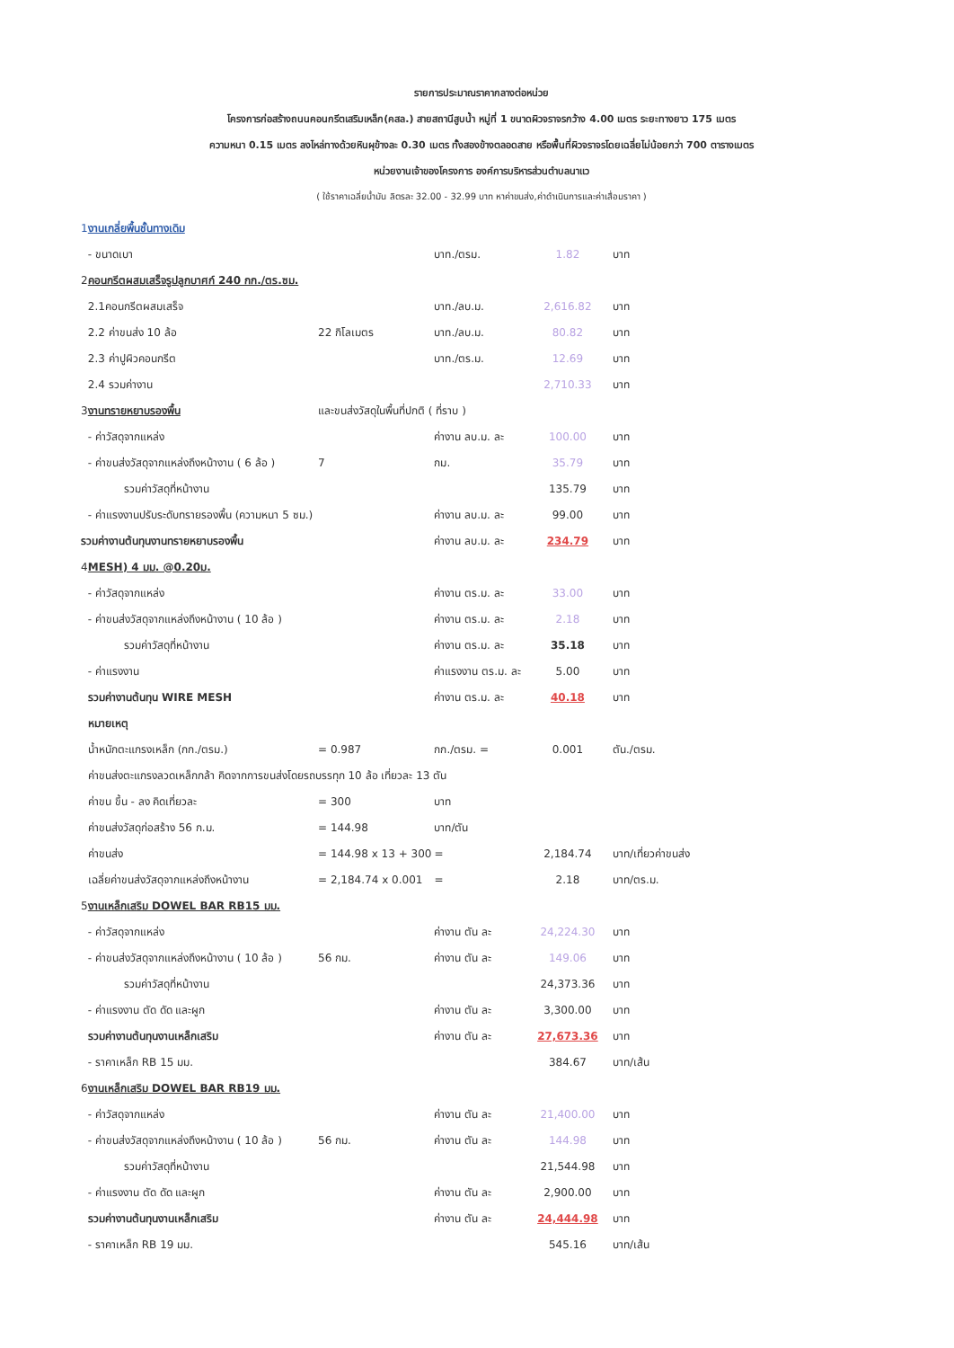รายการประมาณราคากลางต่อหน่วย
โครงการก่อสร้างถนนคอนกรีตเสริมเหล็ก(คสล.) สายสถานีสูบน้ำ หมู่ที่ 1 ขนาดผิวจราจรกว้าง 4.00 เมตร ระยะทางยาว 175 เมตร
ความหนา 0.15 เมตร ลงไหล่ทางด้วยหินผุข้างละ 0.30 เมตร ทั้งสองข้างตลอดสาย หรือพื้นที่ผิวจราจรโดยเฉลี่ยไม่น้อยกว่า 700 ตารางเมตร
หน่วยงานเจ้าของโครงการ องค์การบริหารส่วนตำบลนาแว
( ใช้ราคาเฉลี่ยน้ำมัน ลิตรละ 32.00 - 32.99 บาท หาค่าขนส่ง,ค่าดำเนินการและค่าเสื่อมราคา )
| 1 | งานเกลี่ยพื้นชั้นทางเดิม | | | | |
| | - ขนาดเบา | | บาท./ตรม. | 1.82 | บาท |
| 2 | คอนกรีตผสมเสร็จรูปลูกบาศก์ 240 กก./ตร.ซม. | | | | |
| | 2.1คอนกรีตผสมเสร็จ | | บาท./ลบ.ม. | 2,616.82 | บาท |
| | 2.2 ค่าขนส่ง 10 ล้อ | 22 กิโลเมตร | บาท./ลบ.ม. | 80.82 | บาท |
| | 2.3 ค่าปูผิวคอนกรีต | | บาท./ตร.ม. | 12.69 | บาท |
| | 2.4 รวมค่างาน | | | 2,710.33 | บาท |
| 3 | งานทรายหยาบรองพื้น | และขนส่งวัสดุในพื้นที่ปกติ ( ที่ราบ ) | | | |
| | - ค่าวัสดุจากแหล่ง | | ค่างาน ลบ.ม. ละ | 100.00 | บาท |
| | - ค่าขนส่งวัสดุจากแหล่งถึงหน้างาน ( 6 ล้อ ) | 7 | กม. | 35.79 | บาท |
| | รวมค่าวัสดุที่หน้างาน | | | 135.79 | บาท |
| | - ค่าแรงงานปรับระดับทรายรองพื้น (ความหนา 5 ซม.) | | ค่างาน ลบ.ม. ละ | 99.00 | บาท |
| รวมค่างานต้นทุนงานทรายหยาบรองพื้น | | | ค่างาน ลบ.ม. ละ | 234.79 | บาท |
| 4 | MESH) 4 มม. @0.20ม. | | | | |
| | - ค่าวัสดุจากแหล่ง | | ค่างาน ตร.ม. ละ | 33.00 | บาท |
| | - ค่าขนส่งวัสดุจากแหล่งถึงหน้างาน ( 10 ล้อ ) | | ค่างาน ตร.ม. ละ | 2.18 | บาท |
| | รวมค่าวัสดุที่หน้างาน | | ค่างาน ตร.ม. ละ | 35.18 | บาท |
| | - ค่าแรงงาน | | ค่าแรงงาน ตร.ม. ละ | 5.00 | บาท |
| | รวมค่างานต้นทุน WIRE MESH | | ค่างาน ตร.ม. ละ | 40.18 | บาท |
| | หมายเหตุ | | | | |
| | น้ำหนักตะแกรงเหล็ก (กก./ตรม.) | = 0.987 | กก./ตรม. = | 0.001 | ตัน./ตรม. |
| | ค่าขนส่งตะแกรงลวดเหล็กกล้า คิดจากการขนส่งโดยรถบรรทุก 10 ล้อ เที่ยวละ 13 ตัน | | | | |
| | ค่าขน ขึ้น - ลง คิดเที่ยวละ | = 300 | บาท | | |
| | ค่าขนส่งวัสดุก่อสร้าง 56 ก.ม. | = 144.98 | บาท/ตัน | | |
| | ค่าขนส่ง | = 144.98 x 13 + 300 | = | 2,184.74 | บาท/เที่ยวค่าขนส่ง |
| | เฉลี่ยค่าขนส่งวัสดุจากแหล่งถึงหน้างาน | = 2,184.74 x 0.001 | = | 2.18 | บาท/ตร.ม. |
| 5 | งานเหล็กเสริม DOWEL BAR RB15 มม. | | | | |
| | - ค่าวัสดุจากแหล่ง | | ค่างาน ตัน ละ | 24,224.30 | บาท |
| | - ค่าขนส่งวัสดุจากแหล่งถึงหน้างาน ( 10 ล้อ ) | 56 กม. | ค่างาน ตัน ละ | 149.06 | บาท |
| | รวมค่าวัสดุที่หน้างาน | | | 24,373.36 | บาท |
| | - ค่าแรงงาน ตัด ดัด และผูก | | ค่างาน ตัน ละ | 3,300.00 | บาท |
| | รวมค่างานต้นทุนงานเหล็กเสริม | | ค่างาน ตัน ละ | 27,673.36 | บาท |
| | - ราคาเหล็ก RB 15 มม. | | | 384.67 | บาท/เส้น |
| 6 | งานเหล็กเสริม DOWEL BAR RB19 มม. | | | | |
| | - ค่าวัสดุจากแหล่ง | | ค่างาน ตัน ละ | 21,400.00 | บาท |
| | - ค่าขนส่งวัสดุจากแหล่งถึงหน้างาน ( 10 ล้อ ) | 56 กม. | ค่างาน ตัน ละ | 144.98 | บาท |
| | รวมค่าวัสดุที่หน้างาน | | | 21,544.98 | บาท |
| | - ค่าแรงงาน ตัด ดัด และผูก | | ค่างาน ตัน ละ | 2,900.00 | บาท |
| | รวมค่างานต้นทุนงานเหล็กเสริม | | ค่างาน ตัน ละ | 24,444.98 | บาท |
| | - ราคาเหล็ก RB 19 มม. | | | 545.16 | บาท/เส้น |